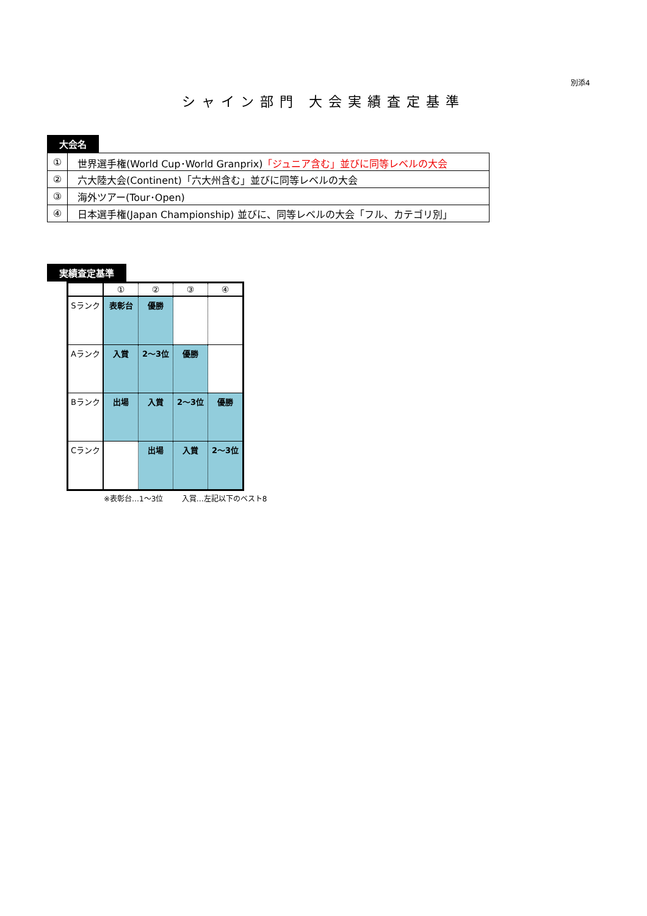別添4
シャイン部門 大会実績査定基準
大会名
| ① | 世界選手権(World Cup･World Granprix) 「ジュニア含む」並びに同等レベルの大会 |
| ② | 六大陸大会(Continent)「六大州含む」並びに同等レベルの大会 |
| ③ | 海外ツアー(Tour･Open) |
| ④ | 日本選手権(Japan Championship) 並びに、同等レベルの大会「フル、カテゴリ別」 |
実績査定基準
| | ① | ② | ③ | ④ |
| --- | --- | --- | --- | --- |
| Sランク | 表彰台 | 優勝 | | |
| Aランク | 入賞 | 2～3位 | 優勝 | |
| Bランク | 出場 | 入賞 | 2～3位 | 優勝 |
| Cランク | | 出場 | 入賞 | 2～3位 |
※表彰台…1～3位 入賞…左記以下のベスト8